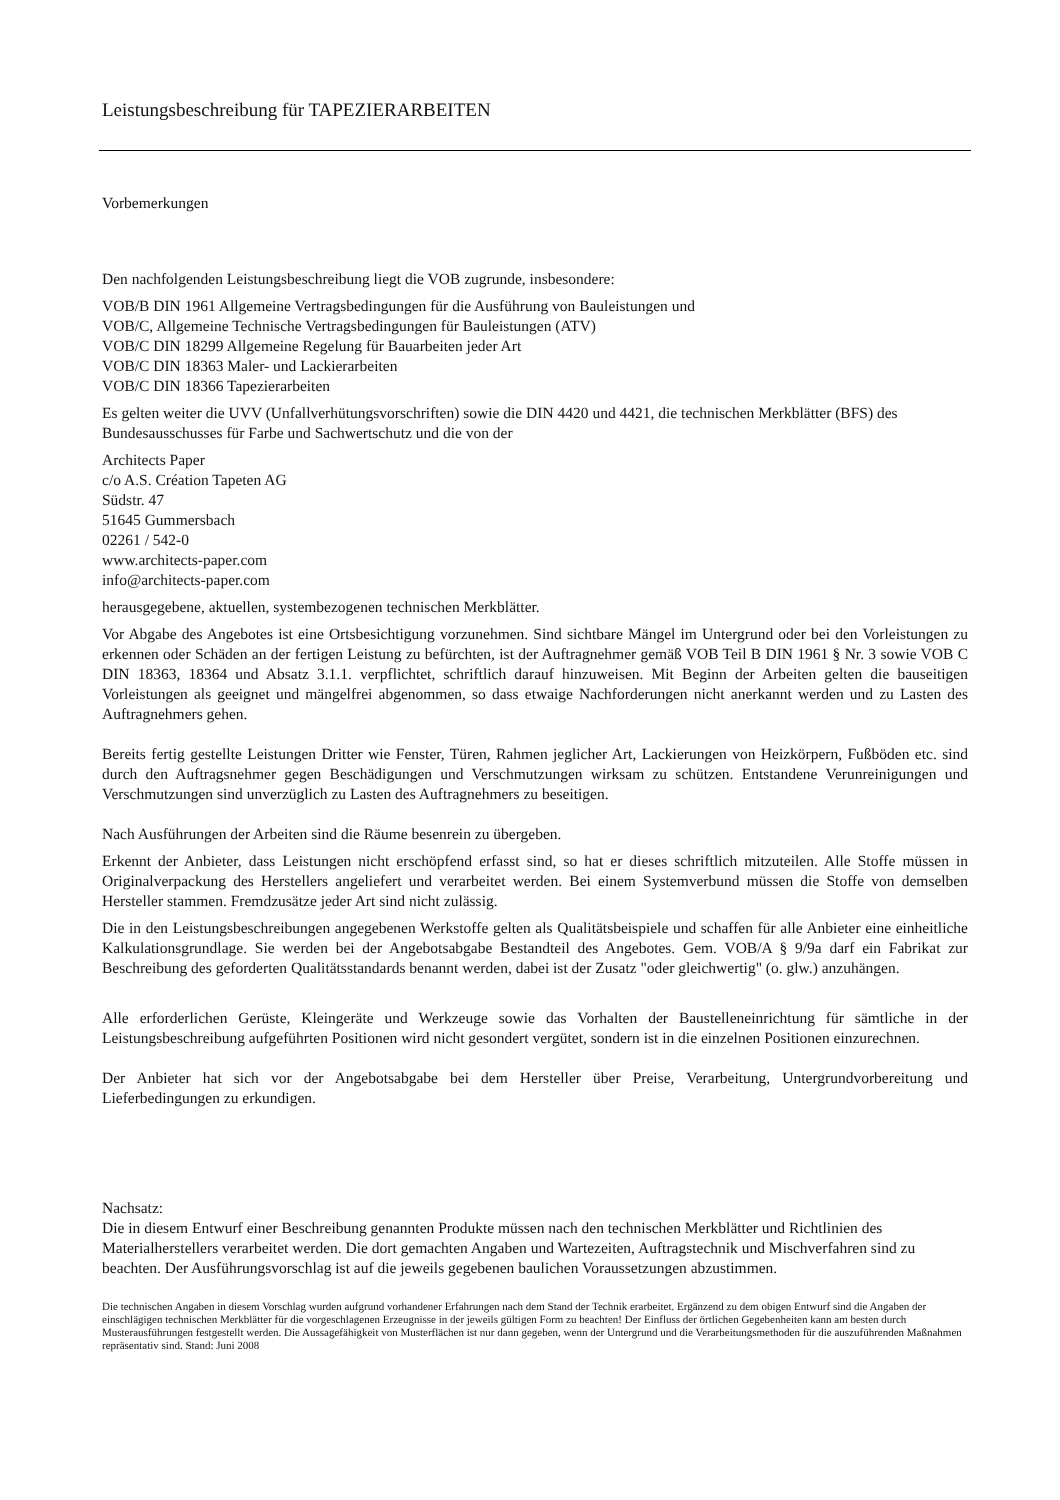Leistungsbeschreibung für TAPEZIERARBEITEN
Vorbemerkungen
Den nachfolgenden Leistungsbeschreibung liegt die VOB zugrunde, insbesondere:
VOB/B DIN 1961 Allgemeine Vertragsbedingungen für die Ausführung von Bauleistungen und
VOB/C, Allgemeine Technische Vertragsbedingungen für Bauleistungen (ATV)
VOB/C DIN 18299 Allgemeine Regelung für Bauarbeiten jeder Art
VOB/C DIN 18363 Maler- und Lackierarbeiten
VOB/C DIN 18366 Tapezierarbeiten
Es gelten weiter die UVV (Unfallverhütungsvorschriften) sowie die DIN 4420 und 4421, die technischen Merkblätter (BFS) des Bundesausschusses für Farbe und Sachwertschutz und die von der
Architects Paper
c/o A.S. Création Tapeten AG
Südstr. 47
51645 Gummersbach
02261 / 542-0
www.architects-paper.com
info@architects-paper.com
herausgegebene, aktuellen, systembezogenen technischen Merkblätter.
Vor Abgabe des Angebotes ist eine Ortsbesichtigung vorzunehmen. Sind sichtbare Mängel im Untergrund oder bei den Vorleistungen zu erkennen oder Schäden an der fertigen Leistung zu befürchten, ist der Auftragnehmer gemäß VOB Teil B DIN 1961 § Nr. 3 sowie VOB C DIN 18363, 18364 und Absatz 3.1.1. verpflichtet, schriftlich darauf hinzuweisen. Mit Beginn der Arbeiten gelten die bauseitigen Vorleistungen als geeignet und mängelfrei abgenommen, so dass etwaige Nachforderungen nicht anerkannt werden und zu Lasten des Auftragnehmers gehen.
Bereits fertig gestellte Leistungen Dritter wie Fenster, Türen, Rahmen jeglicher Art, Lackierungen von Heizkörpern, Fußböden etc. sind durch den Auftragsnehmer gegen Beschädigungen und Verschmutzungen wirksam zu schützen. Entstandene Verunreinigungen und Verschmutzungen sind unverzüglich zu Lasten des Auftragnehmers zu beseitigen.
Nach Ausführungen der Arbeiten sind die Räume besenrein zu übergeben.
Erkennt der Anbieter, dass Leistungen nicht erschöpfend erfasst sind, so hat er dieses schriftlich mitzuteilen. Alle Stoffe müssen in Originalverpackung des Herstellers angeliefert und verarbeitet werden. Bei einem Systemverbund müssen die Stoffe von demselben Hersteller stammen. Fremdzusätze jeder Art sind nicht zulässig.
Die in den Leistungsbeschreibungen angegebenen Werkstoffe gelten als Qualitätsbeispiele und schaffen für alle Anbieter eine einheitliche Kalkulationsgrundlage. Sie werden bei der Angebotsabgabe Bestandteil des Angebotes. Gem. VOB/A § 9/9a darf ein Fabrikat zur Beschreibung des geforderten Qualitätsstandards benannt werden, dabei ist der Zusatz "oder gleichwertig" (o. glw.) anzuhängen.
Alle erforderlichen Gerüste, Kleingeräte und Werkzeuge sowie das Vorhalten der Baustelleneinrichtung für sämtliche in der Leistungsbeschreibung aufgeführten Positionen wird nicht gesondert vergütet, sondern ist in die einzelnen Positionen einzurechnen.
Der Anbieter hat sich vor der Angebotsabgabe bei dem Hersteller über Preise, Verarbeitung, Untergrundvorbereitung und Lieferbedingungen zu erkundigen.
Nachsatz:
Die in diesem Entwurf einer Beschreibung genannten Produkte müssen nach den technischen Merkblätter und Richtlinien des Materialherstellers verarbeitet werden. Die dort gemachten Angaben und Wartezeiten, Auftragstechnik und Mischverfahren sind zu beachten. Der Ausführungsvorschlag ist auf die jeweils gegebenen baulichen Voraussetzungen abzustimmen.
Die technischen Angaben in diesem Vorschlag wurden aufgrund vorhandener Erfahrungen nach dem Stand der Technik erarbeitet. Ergänzend zu dem obigen Entwurf sind die Angaben der einschlägigen technischen Merkblätter für die vorgeschlagenen Erzeugnisse in der jeweils gültigen Form zu beachten! Der Einfluss der örtlichen Gegebenheiten kann am besten durch Musterausführungen festgestellt werden. Die Aussagefähigkeit von Musterflächen ist nur dann gegeben, wenn der Untergrund und die Verarbeitungsmethoden für die auszuführenden Maßnahmen repräsentativ sind. Stand: Juni 2008